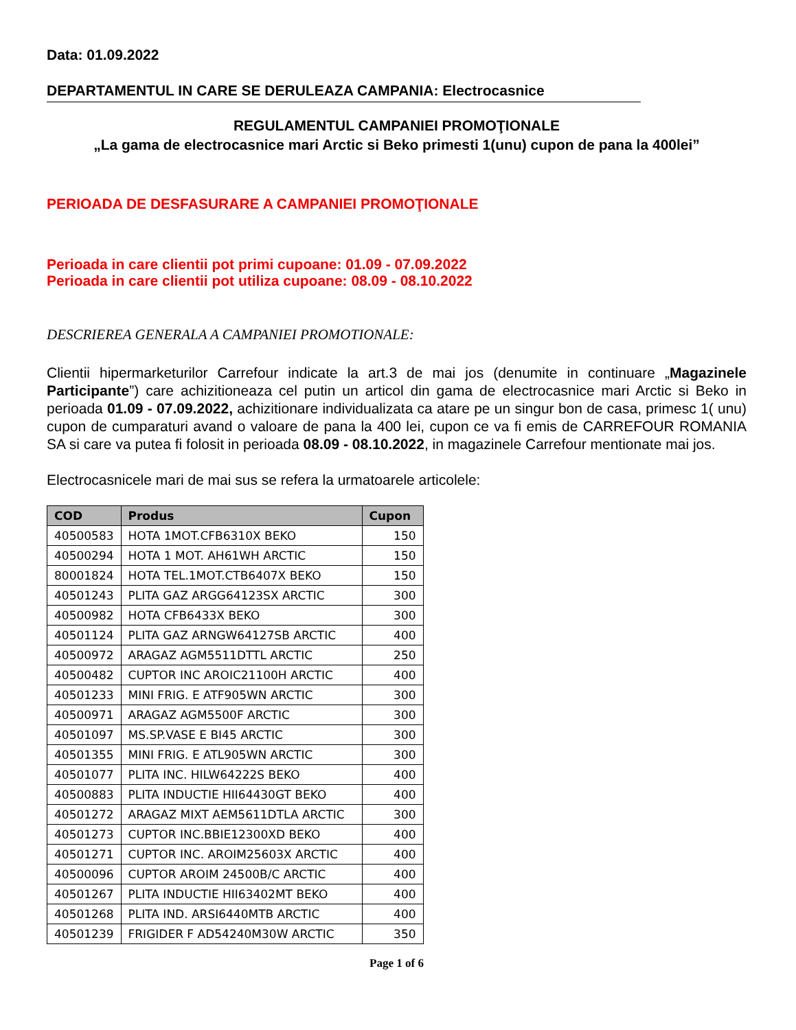Data: 01.09.2022
DEPARTAMENTUL IN CARE SE DERULEAZA CAMPANIA: Electrocasnice
REGULAMENTUL CAMPANIEI PROMOŢIONALE
„La gama de electrocasnice mari Arctic si Beko primesti 1(unu) cupon de pana la 400lei”
PERIOADA DE DESFASURARE A CAMPANIEI PROMOŢIONALE
Perioada in care clientii pot primi cupoane: 01.09 - 07.09.2022
Perioada in care clientii pot utiliza cupoane: 08.09 - 08.10.2022
DESCRIEREA GENERALA A CAMPANIEI PROMOTIONALE:
Clientii hipermarketurilor Carrefour indicate la art.3 de mai jos (denumite in continuare „Magazinele Participante”) care achizitioneaza cel putin un articol din gama de electrocasnice mari Arctic si Beko in perioada 01.09 - 07.09.2022, achizitionare individualizata ca atare pe un singur bon de casa, primesc 1( unu) cupon de cumparaturi avand o valoare de pana la 400 lei, cupon ce va fi emis de CARREFOUR ROMANIA SA si care va putea fi folosit in perioada 08.09 - 08.10.2022, in magazinele Carrefour mentionate mai jos.
Electrocasnicele mari de mai sus se refera la urmatoarele articolele:
| COD | Produs | Cupon |
| --- | --- | --- |
| 40500583 | HOTA 1MOT.CFB6310X BEKO | 150 |
| 40500294 | HOTA 1 MOT. AH61WH ARCTIC | 150 |
| 80001824 | HOTA TEL.1MOT.CTB6407X BEKO | 150 |
| 40501243 | PLITA GAZ ARGG64123SX ARCTIC | 300 |
| 40500982 | HOTA CFB6433X BEKO | 300 |
| 40501124 | PLITA GAZ ARNGW64127SB ARCTIC | 400 |
| 40500972 | ARAGAZ AGM5511DTTL ARCTIC | 250 |
| 40500482 | CUPTOR INC AROIC21100H ARCTIC | 400 |
| 40501233 | MINI FRIG. E ATF905WN ARCTIC | 300 |
| 40500971 | ARAGAZ AGM5500F ARCTIC | 300 |
| 40501097 | MS.SP.VASE E BI45 ARCTIC | 300 |
| 40501355 | MINI FRIG. E ATL905WN ARCTIC | 300 |
| 40501077 | PLITA INC. HILW64222S BEKO | 400 |
| 40500883 | PLITA INDUCTIE HII64430GT BEKO | 400 |
| 40501272 | ARAGAZ MIXT AEM5611DTLA ARCTIC | 300 |
| 40501273 | CUPTOR INC.BBIE12300XD BEKO | 400 |
| 40501271 | CUPTOR INC. AROIM25603X ARCTIC | 400 |
| 40500096 | CUPTOR AROIM 24500B/C ARCTIC | 400 |
| 40501267 | PLITA INDUCTIE HII63402MT BEKO | 400 |
| 40501268 | PLITA IND. ARSI6440MTB ARCTIC | 400 |
| 40501239 | FRIGIDER F AD54240M30W ARCTIC | 350 |
Page 1 of 6